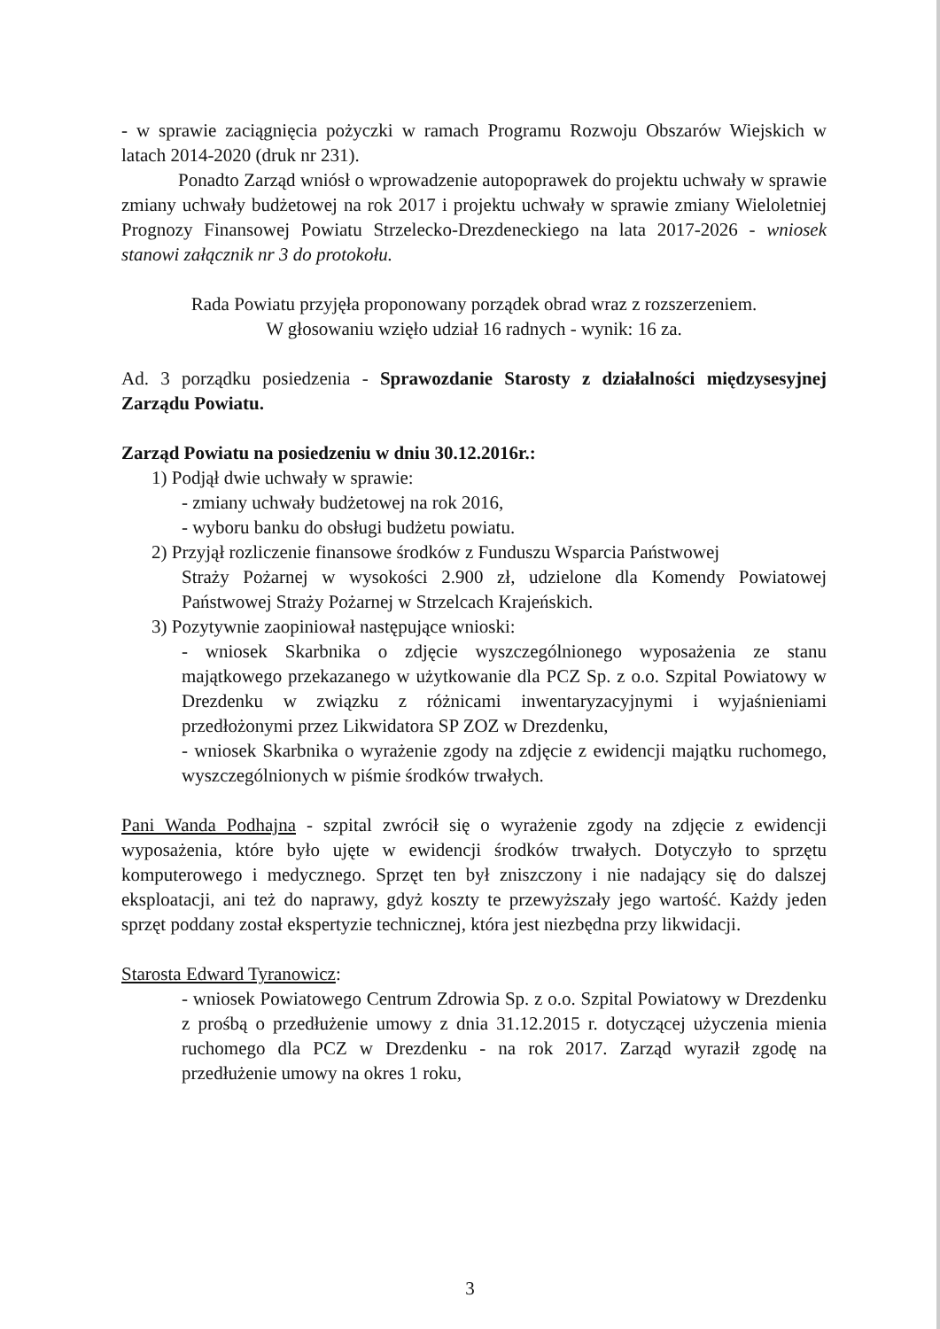- w sprawie zaciągnięcia pożyczki w ramach Programu Rozwoju Obszarów Wiejskich w latach 2014-2020 (druk nr 231).
Ponadto Zarząd wniósł o wprowadzenie autopoprawek do projektu uchwały w sprawie zmiany uchwały budżetowej na rok 2017 i projektu uchwały w sprawie zmiany Wieloletniej Prognozy Finansowej Powiatu Strzelecko-Drezdeneckiego na lata 2017-2026 - wniosek stanowi załącznik nr 3 do protokołu.
Rada Powiatu przyjęła proponowany porządek obrad wraz z rozszerzeniem.
W głosowaniu wzięło udział 16 radnych - wynik: 16 za.
Ad. 3 porządku posiedzenia - Sprawozdanie Starosty z działalności międzysesyjnej Zarządu Powiatu.
Zarząd Powiatu na posiedzeniu w dniu 30.12.2016r.:
1) Podjął dwie uchwały w sprawie:
- zmiany uchwały budżetowej na rok 2016,
- wyboru banku do obsługi budżetu powiatu.
2) Przyjął rozliczenie finansowe środków z Funduszu Wsparcia Państwowej
Straży Pożarnej w wysokości 2.900 zł, udzielone dla Komendy Powiatowej Państwowej Straży Pożarnej w Strzelcach Krajeńskich.
3) Pozytywnie zaopiniował następujące wnioski:
- wniosek Skarbnika o zdjęcie wyszczególnionego wyposażenia ze stanu majątkowego przekazanego w użytkowanie dla PCZ Sp. z o.o. Szpital Powiatowy w Drezdenku w związku z różnicami inwentaryzacyjnymi i wyjaśnieniami przedłożonymi przez Likwidatora SP ZOZ w Drezdenku,
- wniosek Skarbnika o wyrażenie zgody na zdjęcie z ewidencji majątku ruchomego, wyszczególnionych w piśmie środków trwałych.
Pani Wanda Podhajna - szpital zwrócił się o wyrażenie zgody na zdjęcie z ewidencji wyposażenia, które było ujęte w ewidencji środków trwałych. Dotyczyło to sprzętu komputerowego i medycznego. Sprzęt ten był zniszczony i nie nadający się do dalszej eksploatacji, ani też do naprawy, gdyż koszty te przewyższały jego wartość. Każdy jeden sprzęt poddany został ekspertyzie technicznej, która jest niezbędna przy likwidacji.
Starosta Edward Tyranowicz:
- wniosek Powiatowego Centrum Zdrowia Sp. z o.o. Szpital Powiatowy w Drezdenku z prośbą o przedłużenie umowy z dnia 31.12.2015 r. dotyczącej użyczenia mienia ruchomego dla PCZ w Drezdenku - na rok 2017. Zarząd wyraził zgodę na przedłużenie umowy na okres 1 roku,
3